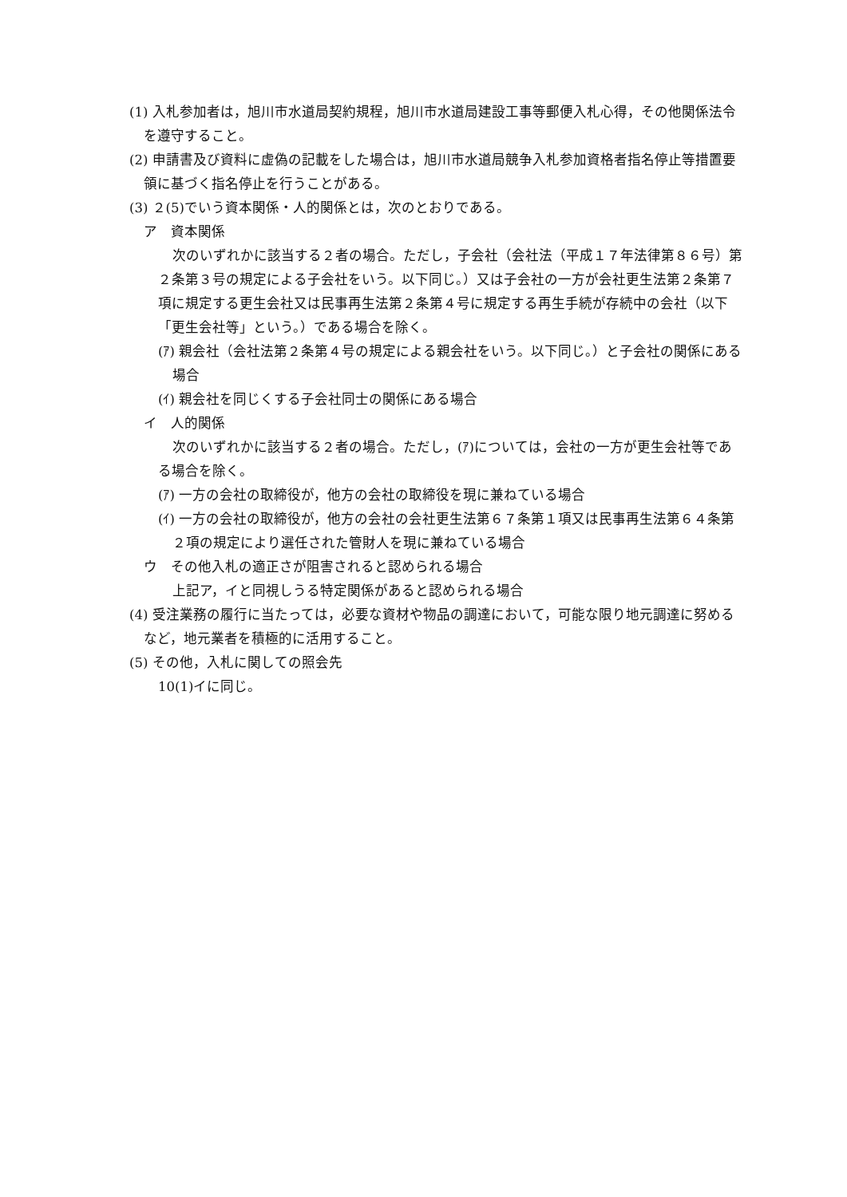(1) 入札参加者は，旭川市水道局契約規程，旭川市水道局建設工事等郵便入札心得，その他関係法令を遵守すること。
(2) 申請書及び資料に虚偽の記載をした場合は，旭川市水道局競争入札参加資格者指名停止等措置要領に基づく指名停止を行うことがある。
(3) ２(5)でいう資本関係・人的関係とは，次のとおりである。
ア　資本関係
次のいずれかに該当する２者の場合。ただし，子会社（会社法（平成１７年法律第８６号）第２条第３号の規定による子会社をいう。以下同じ。）又は子会社の一方が会社更生法第２条第７項に規定する更生会社又は民事再生法第２条第４号に規定する再生手続が存続中の会社（以下「更生会社等」という。）である場合を除く。
(ｱ) 親会社（会社法第２条第４号の規定による親会社をいう。以下同じ。）と子会社の関係にある場合
(ｲ) 親会社を同じくする子会社同士の関係にある場合
イ　人的関係
次のいずれかに該当する２者の場合。ただし，(ｱ)については，会社の一方が更生会社等である場合を除く。
(ｱ) 一方の会社の取締役が，他方の会社の取締役を現に兼ねている場合
(ｲ) 一方の会社の取締役が，他方の会社の会社更生法第６７条第１項又は民事再生法第６４条第２項の規定により選任された管財人を現に兼ねている場合
ウ　その他入札の適正さが阻害されると認められる場合
上記ア，イと同視しうる特定関係があると認められる場合
(4) 受注業務の履行に当たっては，必要な資材や物品の調達において，可能な限り地元調達に努めるなど，地元業者を積極的に活用すること。
(5) その他，入札に関しての照会先
10(1)イに同じ。